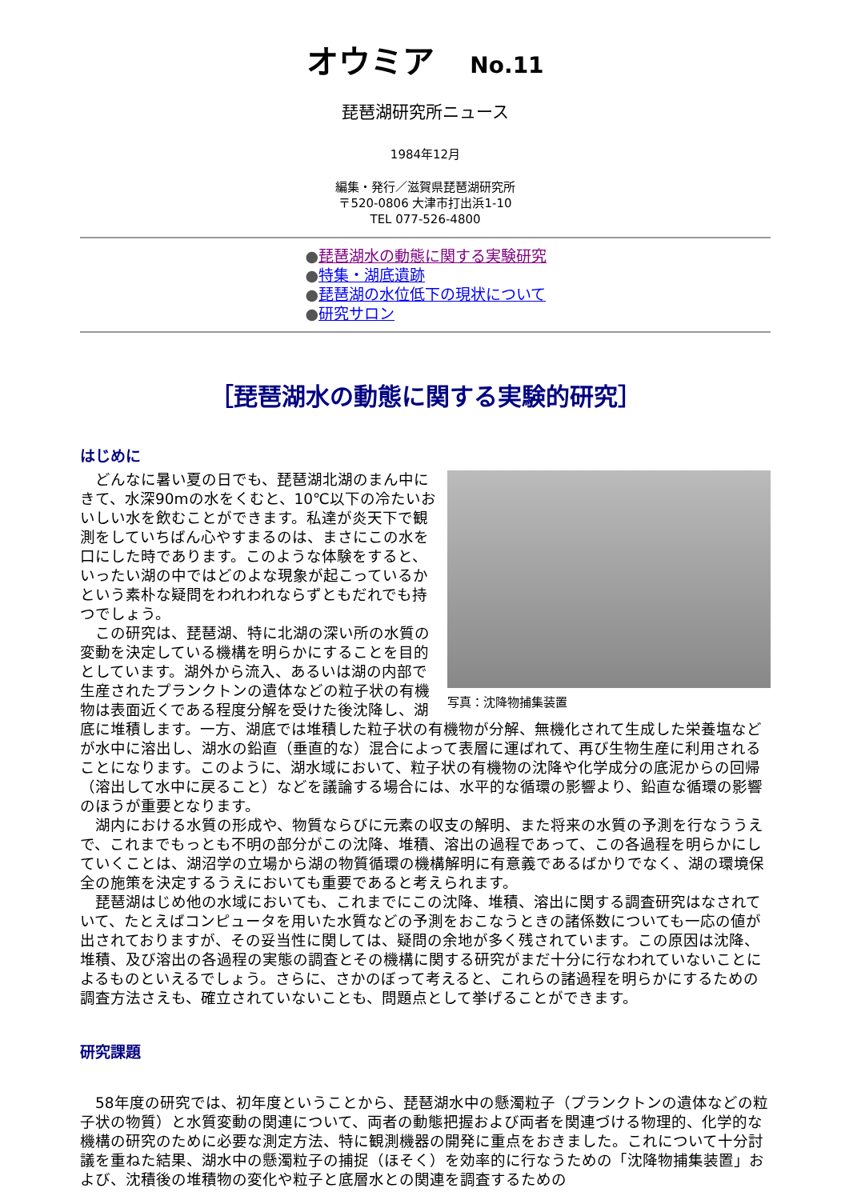オウミア No.11
琵琶湖研究所ニュース
1984年12月
編集・発行／滋賀県琵琶湖研究所
〒520-0806 大津市打出浜1-10
TEL 077-526-4800
●琵琶湖水の動態に関する実験研究
●特集・湖底遺跡
●琵琶湖の水位低下の現状について
●研究サロン
［琵琶湖水の動態に関する実験的研究］
はじめに
写真：沈降物捕集装置
　どんなに暑い夏の日でも、琵琶湖北湖のまん中にきて、水深90mの水をくむと、10℃以下の冷たいおいしい水を飲むことができます。私達が炎天下で観測をしていちばん心やすまるのは、まさにこの水を口にした時であります。このような体験をすると、いったい湖の中ではどのよな現象が起こっているかという素朴な疑問をわれわれならずともだれでも持つでしょう。
　この研究は、琵琶湖、特に北湖の深い所の水質の変動を決定している機構を明らかにすることを目的としています。湖外から流入、あるいは湖の内部で生産されたプランクトンの遺体などの粒子状の有機物は表面近くである程度分解を受けた後沈降し、湖底に堆積します。一方、湖底では堆積した粒子状の有機物が分解、無機化されて生成した栄養塩などが水中に溶出し、湖水の鉛直（垂直的な）混合によって表層に運ばれて、再び生物生産に利用されることになります。このように、湖水域において、粒子状の有機物の沈降や化学成分の底泥からの回帰（溶出して水中に戻ること）などを議論する場合には、水平的な循環の影響より、鉛直な循環の影響のほうが重要となります。
　湖内における水質の形成や、物質ならびに元素の収支の解明、また将来の水質の予測を行なううえで、これまでもっとも不明の部分がこの沈降、堆積、溶出の過程であって、この各過程を明らかにしていくことは、湖沼学の立場から湖の物質循環の機構解明に有意義であるばかりでなく、湖の環境保全の施策を決定するうえにおいても重要であると考えられます。
　琵琶湖はじめ他の水域においても、これまでにこの沈降、堆積、溶出に関する調査研究はなされていて、たとえばコンピュータを用いた水質などの予測をおこなうときの諸係数についても一応の値が出されておりますが、その妥当性に関しては、疑問の余地が多く残されています。この原因は沈降、堆積、及び溶出の各過程の実態の調査とその機構に関する研究がまだ十分に行なわれていないことによるものといえるでしょう。さらに、さかのぼって考えると、これらの諸過程を明らかにするための調査方法さえも、確立されていないことも、問題点として挙げることができます。
研究課題
　58年度の研究では、初年度ということから、琵琶湖水中の懸濁粒子（プランクトンの遺体などの粒子状の物質）と水質変動の関連について、両者の動態把握および両者を関連づける物理的、化学的な機構の研究のために必要な測定方法、特に観測機器の開発に重点をおきました。これについて十分討議を重ねた結果、湖水中の懸濁粒子の捕捉（ほそく）を効率的に行なうための「沈降物捕集装置」および、沈積後の堆積物の変化や粒子と底層水との関連を調査するための